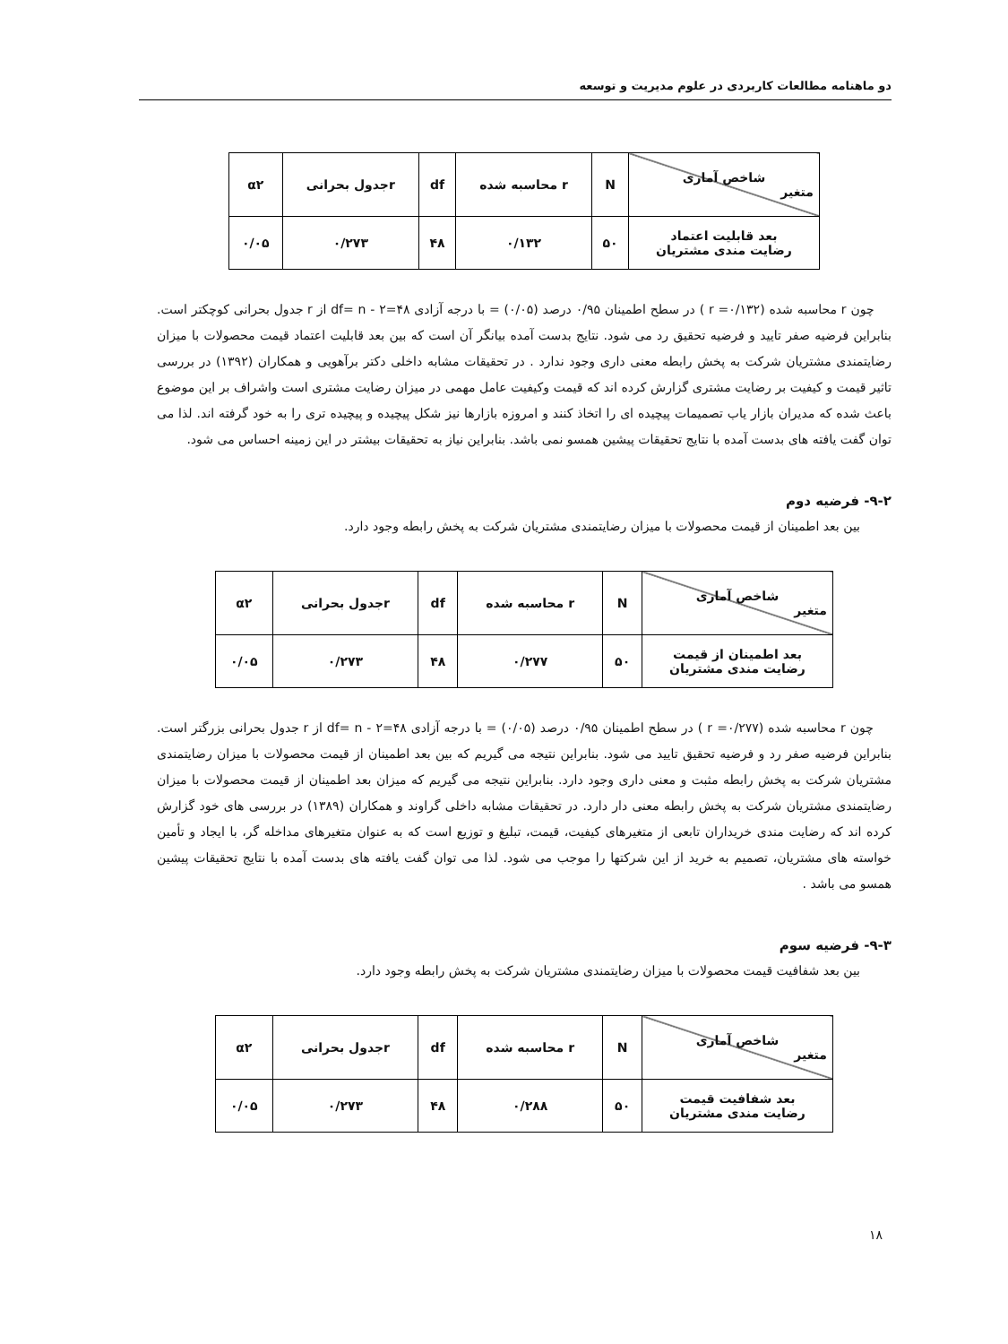دو ماهنامه مطالعات کاربردی در علوم مدیریت و توسعه
| شاخص آماری متغیر | N | r محاسبه شده | df | rجدول بحرانی | α۲ |
| --- | --- | --- | --- | --- | --- |
| بعد قابلیت اعتماد رضایت مندی مشتریان | ۵۰ | ۰/۱۳۲ | ۴۸ | ۰/۲۷۳ | ۰/۰۵ |
چون r محاسبه شده (۰/۱۳۲= r ) در سطح اطمینان ۰/۹۵ درصد (۰/۰۵) = با درجه آزادی df= n - ۲=۴۸ از r جدول بحرانی کوچکتر است. بنابراین فرضیه صفر تایید و فرضیه تحقیق رد می شود. نتایج بدست آمده بیانگر آن است که بین بعد قابلیت اعتماد قیمت محصولات با میزان رضایتمندی مشتریان شرکت به پخش رابطه معنی داری وجود ندارد . در تحقیقات مشابه داخلی دکتر برآهویی و همکاران (۱۳۹۲) در بررسی تاثیر قیمت و کیفیت بر رضایت مشتری گزارش کرده اند که قیمت وکیفیت عامل مهمی در میزان رضایت مشتری است واشراف بر این موضوع باعث شده که مدیران بازار یاب تصمیمات پیچیده ای را اتخاذ کنند و امروزه بازارها نیز شکل پیچیده و پیچیده تری را به خود گرفته اند. لذا می توان گفت یافته های بدست آمده با نتایج تحقیقات پیشین همسو نمی باشد. بنابراین نیاز به تحقیقات بیشتر در این زمینه احساس می شود.
۹-۲- فرضیه دوم
بین بعد اطمینان از قیمت محصولات با میزان رضایتمندی مشتریان شرکت به پخش رابطه وجود دارد.
| شاخص آماری متغیر | N | r محاسبه شده | df | rجدول بحرانی | α۲ |
| --- | --- | --- | --- | --- | --- |
| بعد اطمینان از قیمت رضایت مندی مشتریان | ۵۰ | ۰/۲۷۷ | ۴۸ | ۰/۲۷۳ | ۰/۰۵ |
چون r محاسبه شده (۰/۲۷۷= r ) در سطح اطمینان ۰/۹۵ درصد (۰/۰۵) = با درجه آزادی df= n - ۲=۴۸ از r جدول بحرانی بزرگتر است. بنابراین فرضیه صفر رد و فرضیه تحقیق تایید می شود. بنابراین نتیجه می گیریم که بین بعد اطمینان از قیمت محصولات با میزان رضایتمندی مشتریان شرکت به پخش رابطه مثبت و معنی داری وجود دارد. بنابراین نتیجه می گیریم که میزان بعد اطمینان از قیمت محصولات با میزان رضایتمندی مشتریان شرکت به پخش رابطه معنی دار دارد. در تحقیقات مشابه داخلی گراوند و همکاران (۱۳۸۹) در بررسی های خود گزارش کرده اند که رضایت مندی خریداران تابعی از متغیرهای کیفیت، قیمت، تبلیغ و توزیع است که به عنوان متغیرهای مداخله گر، با ایجاد و تأمین خواسته های مشتریان، تصمیم به خرید از این شرکتها را موجب می شود. لذا می توان گفت یافته های بدست آمده با نتایج تحقیقات پیشین همسو می باشد .
۹-۳- فرضیه سوم
بین بعد شفافیت قیمت محصولات با میزان رضایتمندی مشتریان شرکت به پخش رابطه وجود دارد.
| شاخص آماری متغیر | N | r محاسبه شده | df | rجدول بحرانی | α۲ |
| --- | --- | --- | --- | --- | --- |
| بعد شفافیت قیمت رضایت مندی مشتریان | ۵۰ | ۰/۲۸۸ | ۴۸ | ۰/۲۷۳ | ۰/۰۵ |
۱۸